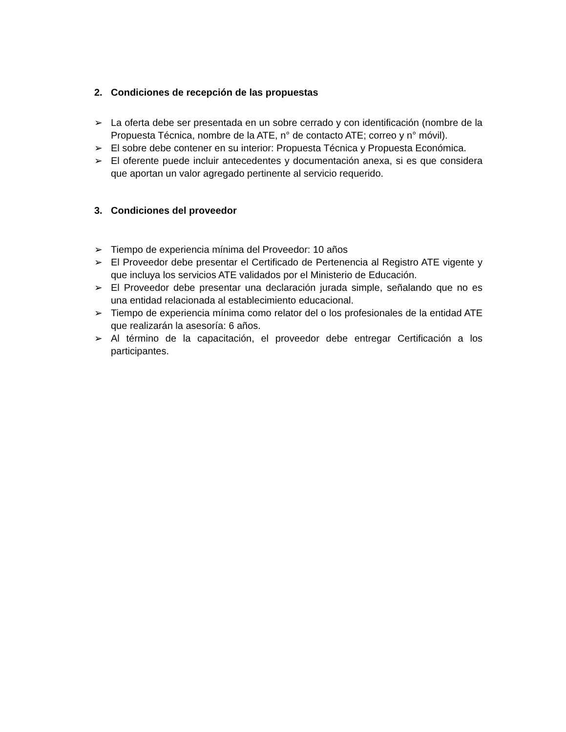2. Condiciones de recepción de las propuestas
➢ La oferta debe ser presentada en un sobre cerrado y con identificación (nombre de la Propuesta Técnica, nombre de la ATE, n° de contacto ATE; correo y n° móvil).
➢ El sobre debe contener en su interior: Propuesta Técnica y Propuesta Económica.
➢ El oferente puede incluir antecedentes y documentación anexa, si es que considera que aportan un valor agregado pertinente al servicio requerido.
3. Condiciones del proveedor
➢ Tiempo de experiencia mínima del Proveedor: 10 años
➢ El Proveedor debe presentar el Certificado de Pertenencia al Registro ATE vigente y que incluya los servicios ATE validados por el Ministerio de Educación.
➢ El Proveedor debe presentar una declaración jurada simple, señalando que no es una entidad relacionada al establecimiento educacional.
➢ Tiempo de experiencia mínima como relator del o los profesionales de la entidad ATE que realizarán la asesoría: 6 años.
➢ Al término de la capacitación, el proveedor debe entregar Certificación a los participantes.